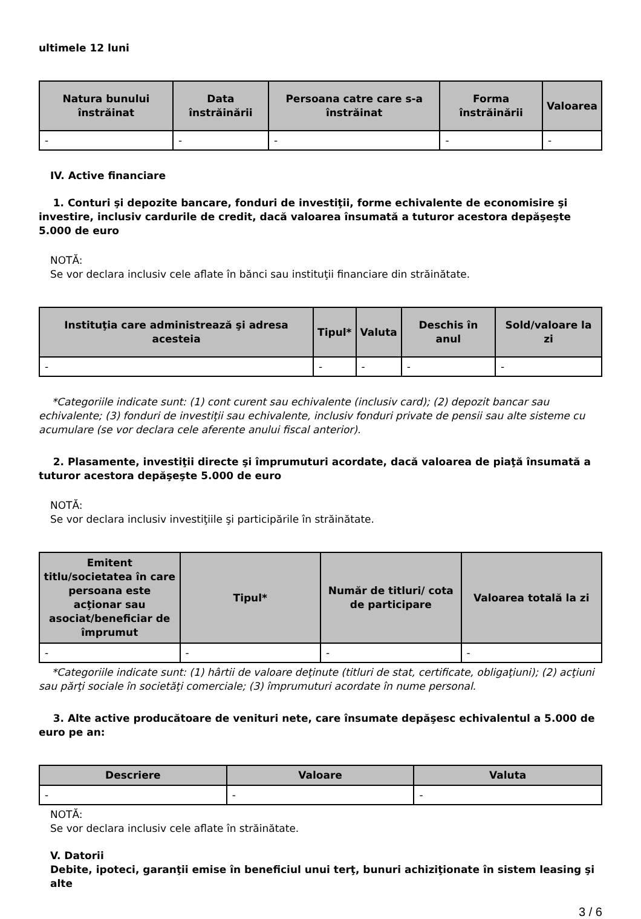ultimele 12 luni
| Natura bunului înstrăinat | Data înstrăinării | Persoana catre care s-a înstrăinat | Forma înstrăinării | Valoarea |
| --- | --- | --- | --- | --- |
| - | - | - | - | - |
IV. Active financiare
1. Conturi şi depozite bancare, fonduri de investiţii, forme echivalente de economisire şi investire, inclusiv cardurile de credit, dacă valoarea însumată a tuturor acestora depăşeşte 5.000 de euro
NOTĂ:
Se vor declara inclusiv cele aflate în bănci sau instituţii financiare din străinătate.
| Instituţia care administrează şi adresa acesteia | Tipul* | Valuta | Deschis în anul | Sold/valoare la zi |
| --- | --- | --- | --- | --- |
| - | - | - | - | - |
*Categoriile indicate sunt: (1) cont curent sau echivalente (inclusiv card); (2) depozit bancar sau echivalente; (3) fonduri de investiţii sau echivalente, inclusiv fonduri private de pensii sau alte sisteme cu acumulare (se vor declara cele aferente anului fiscal anterior).
2. Plasamente, investiţii directe şi împrumuturi acordate, dacă valoarea de piaţă însumată a tuturor acestora depăşeşte 5.000 de euro
NOTĂ:
Se vor declara inclusiv investiţiile şi participările în străinătate.
| Emitent titlu/societatea în care persoana este acţionar sau asociat/beneficiar de împrumut | Tipul* | Număr de titluri/ cota de participare | Valoarea totală la zi |
| --- | --- | --- | --- |
| - | - | - | - |
*Categoriile indicate sunt: (1) hârtii de valoare deţinute (titluri de stat, certificate, obligaţiuni); (2) acţiuni sau părţi sociale în societăţi comerciale; (3) împrumuturi acordate în nume personal.
3. Alte active producătoare de venituri nete, care însumate depăşesc echivalentul a 5.000 de euro pe an:
| Descriere | Valoare | Valuta |
| --- | --- | --- |
| - | - | - |
NOTĂ:
Se vor declara inclusiv cele aflate în străinătate.
V. Datorii
Debite, ipoteci, garanţii emise în beneficiul unui terţ, bunuri achiziţionate în sistem leasing şi alte
3 / 6